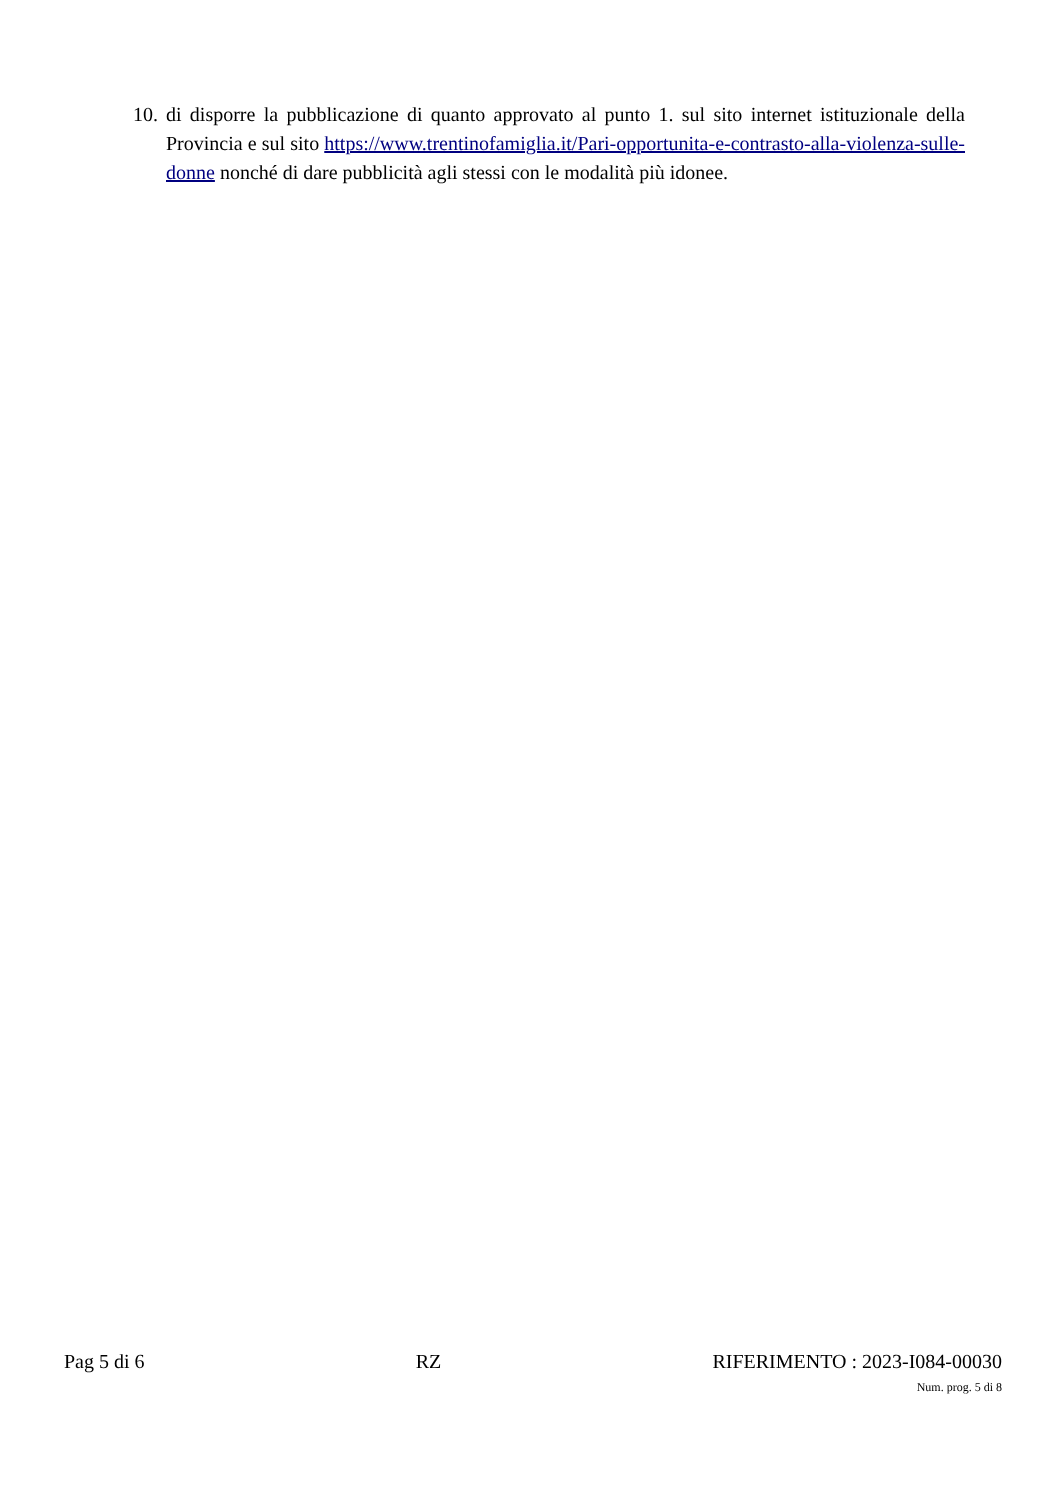10. di disporre la pubblicazione di quanto approvato al punto 1. sul sito internet istituzionale della Provincia e sul sito https://www.trentinofamiglia.it/Pari-opportunita-e-contrasto-alla-violenza-sulle-donne nonché di dare pubblicità agli stessi con le modalità più idonee.
Pag 5 di 6 RZ RIFERIMENTO : 2023-I084-00030
Num. prog. 5 di 8